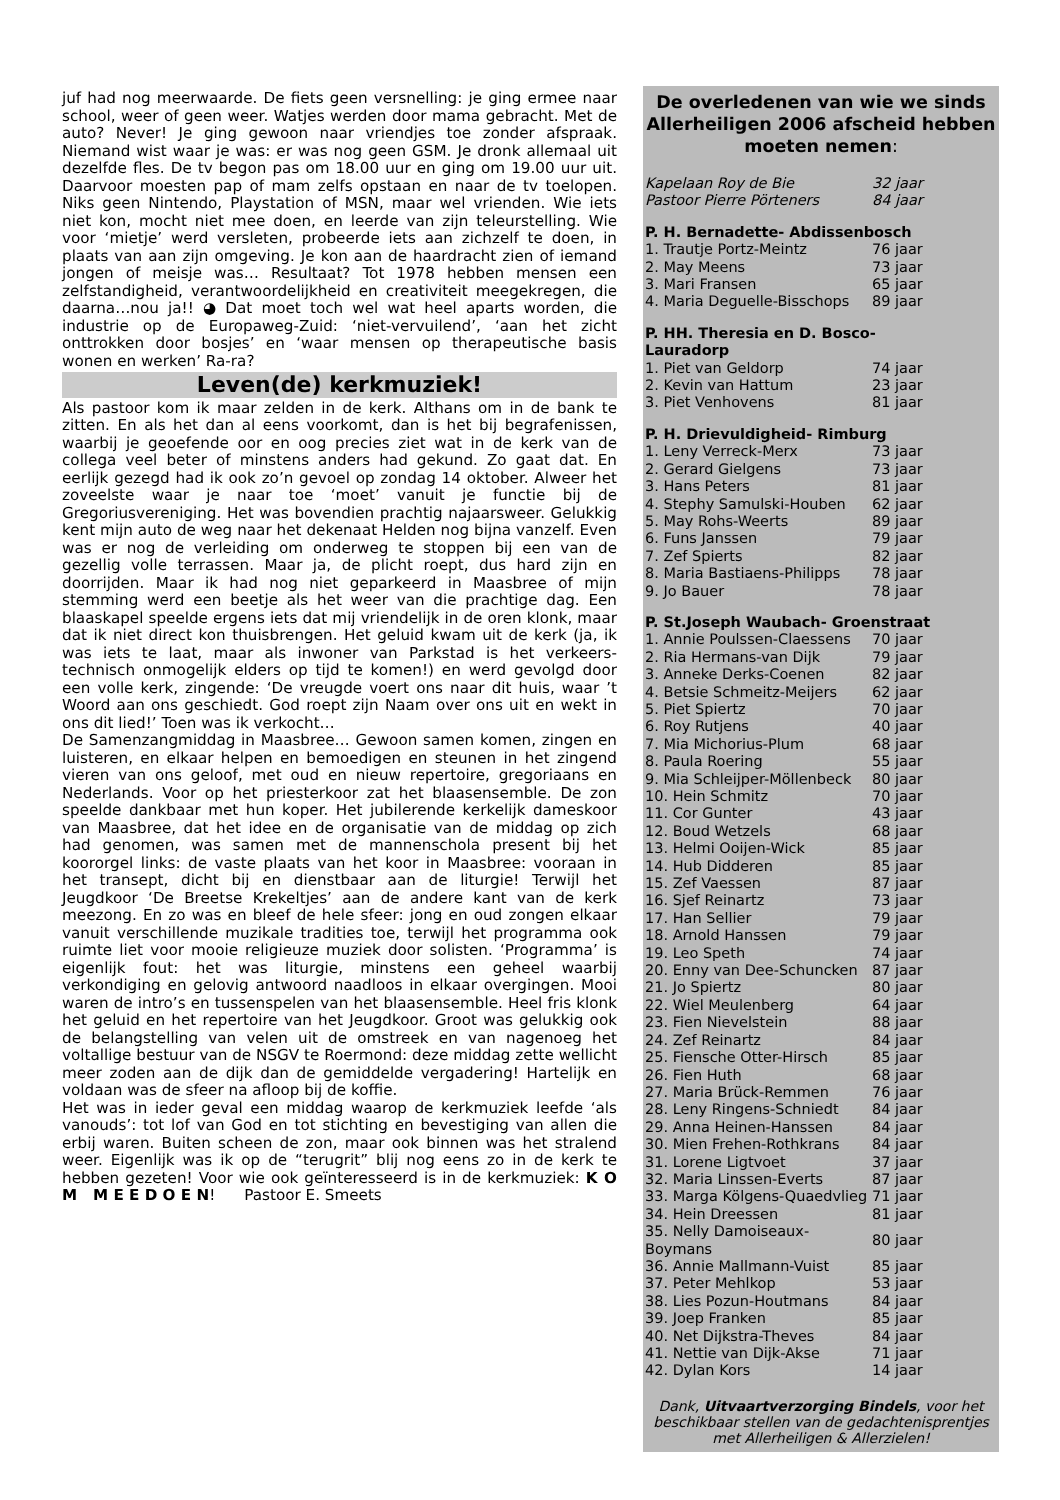juf had nog meerwaarde. De fiets geen versnelling: je ging ermee naar school, weer of geen weer. Watjes werden door mama gebracht. Met de auto? Never! Je ging gewoon naar vriendjes toe zonder afspraak. Niemand wist waar je was: er was nog geen GSM. Je dronk allemaal uit dezelfde fles. De tv begon pas om 18.00 uur en ging om 19.00 uur uit. Daarvoor moesten pap of mam zelfs opstaan en naar de tv toelopen. Niks geen Nintendo, Playstation of MSN, maar wel vrienden. Wie iets niet kon, mocht niet mee doen, en leerde van zijn teleurstelling. Wie voor ‘mietje’ werd versleten, probeerde iets aan zichzelf te doen, in plaats van aan zijn omgeving. Je kon aan de haardracht zien of iemand jongen of meisje was… Resultaat? Tot 1978 hebben mensen een zelfstandigheid, verantwoordelijkheid en creativiteit meegekregen, die daarna…nou ja!! ◕ Dat moet toch wel wat heel aparts worden, die industrie op de Europaweg-Zuid: ‘niet-vervuilend’, ‘aan het zicht onttrokken door bosjes’ en ‘waar mensen op therapeutische basis wonen en werken’ Ra-ra?
Leven(de) kerkmuziek!
Als pastoor kom ik maar zelden in de kerk. Althans om in de bank te zitten. En als het dan al eens voorkomt, dan is het bij begrafenissen, waarbij je geoefende oor en oog precies ziet wat in de kerk van de collega veel beter of minstens anders had gekund. Zo gaat dat. En eerlijk gezegd had ik ook zo’n gevoel op zondag 14 oktober. Alweer het zoveelste waar je naar toe ‘moet’ vanuit je functie bij de Gregoriusvereniging. Het was bovendien prachtig najaarsweer. Gelukkig kent mijn auto de weg naar het dekenaat Helden nog bijna vanzelf. Even was er nog de verleiding om onderweg te stoppen bij een van de gezellig volle terrassen. Maar ja, de plicht roept, dus hard zijn en doorrijden. Maar ik had nog niet geparkeerd in Maasbree of mijn stemming werd een beetje als het weer van die prachtige dag. Een blaaskapel speelde ergens iets dat mij vriendelijk in de oren klonk, maar dat ik niet direct kon thuisbrengen. Het geluid kwam uit de kerk (ja, ik was iets te laat, maar als inwoner van Parkstad is het verkeers-technisch onmogelijk elders op tijd te komen!) en werd gevolgd door een volle kerk, zingende: ‘De vreugde voert ons naar dit huis, waar ’t Woord aan ons geschiedt. God roept zijn Naam over ons uit en wekt in ons dit lied!’ Toen was ik verkocht…
De Samenzangmiddag in Maasbree… Gewoon samen komen, zingen en luisteren, en elkaar helpen en bemoedigen en steunen in het zingend vieren van ons geloof, met oud en nieuw repertoire, gregoriaans en Nederlands. Voor op het priesterkoor zat het blaasensemble. De zon speelde dankbaar met hun koper. Het jubilerende kerkelijk dameskoor van Maasbree, dat het idee en de organisatie van de middag op zich had genomen, was samen met de mannenschola present bij het koororgel links: de vaste plaats van het koor in Maasbree: vooraan in het transept, dicht bij en dienstbaar aan de liturgie! Terwijl het Jeugdkoor ‘De Breetse Krekeltjes’ aan de andere kant van de kerk meezong. En zo was en bleef de hele sfeer: jong en oud zongen elkaar vanuit verschillende muzikale tradities toe, terwijl het programma ook ruimte liet voor mooie religieuze muziek door solisten. ‘Programma’ is eigenlijk fout: het was liturgie, minstens een geheel waarbij verkondiging en gelovig antwoord naadloos in elkaar overgingen. Mooi waren de intro’s en tussenspelen van het blaasensemble. Heel fris klonk het geluid en het repertoire van het Jeugdkoor. Groot was gelukkig ook de belangstelling van velen uit de omstreek en van nagenoeg het voltallige bestuur van de NSGV te Roermond: deze middag zette wellicht meer zoden aan de dijk dan de gemiddelde vergadering! Hartelijk en voldaan was de sfeer na afloop bij de koffie.
Het was in ieder geval een middag waarop de kerkmuziek leefde ‘als vanouds’: tot lof van God en tot stichting en bevestiging van allen die erbij waren. Buiten scheen de zon, maar ook binnen was het stralend weer. Eigenlijk was ik op de “terugrit” blij nog eens zo in de kerk te hebben gezeten! Voor wie ook geïnteresseerd is in de kerkmuziek: K O M M E E D O E N! Pastoor E. Smeets
De overledenen van wie we sinds Allerheiligen 2006 afscheid hebben moeten nemen:
| Kapelaan Roy de Bie | 32 jaar |
| Pastoor Pierre Pörteners | 84 jaar |
| P. H. Bernadette- Abdissenbosch | |
| 1. Trautje Portz-Meintz | 76 jaar |
| 2. May Meens | 73 jaar |
| 3. Mari Fransen | 65 jaar |
| 4. Maria Deguelle-Bisschops | 89 jaar |
| P. HH. Theresia en D. Bosco- Lauradorp | |
| 1. Piet van Geldorp | 74 jaar |
| 2. Kevin van Hattum | 23 jaar |
| 3. Piet Venhovens | 81 jaar |
| P. H. Drievuldigheid- Rimburg | |
| 1. Leny Verreck-Merx | 73 jaar |
| 2. Gerard Gielgens | 73 jaar |
| 3. Hans Peters | 81 jaar |
| 4. Stephy Samulski-Houben | 62 jaar |
| 5. May Rohs-Weerts | 89 jaar |
| 6. Funs Janssen | 79 jaar |
| 7. Zef Spierts | 82 jaar |
| 8. Maria Bastiaens-Philipps | 78 jaar |
| 9. Jo Bauer | 78 jaar |
| P. St.Joseph Waubach- Groenstraat | |
| 1. Annie Poulssen-Claessens | 70 jaar |
| 2. Ria Hermans-van Dijk | 79 jaar |
| 3. Anneke Derks-Coenen | 82 jaar |
| 4. Betsie Schmeitz-Meijers | 62 jaar |
| 5. Piet Spiertz | 70 jaar |
| 6. Roy Rutjens | 40 jaar |
| 7. Mia Michorius-Plum | 68 jaar |
| 8. Paula Roering | 55 jaar |
| 9. Mia Schleijper-Möllenbeck | 80 jaar |
| 10. Hein Schmitz | 70 jaar |
| 11. Cor Gunter | 43 jaar |
| 12. Boud Wetzels | 68 jaar |
| 13. Helmi Ooijen-Wick | 85 jaar |
| 14. Hub Didderen | 85 jaar |
| 15. Zef Vaessen | 87 jaar |
| 16. Sjef Reinartz | 73 jaar |
| 17. Han Sellier | 79 jaar |
| 18. Arnold Hanssen | 79 jaar |
| 19. Leo Speth | 74 jaar |
| 20. Enny van Dee-Schuncken | 87 jaar |
| 21. Jo Spiertz | 80 jaar |
| 22. Wiel Meulenberg | 64 jaar |
| 23. Fien Nievelstein | 88 jaar |
| 24. Zef Reinartz | 84 jaar |
| 25. Fiensche Otter-Hirsch | 85 jaar |
| 26. Fien Huth | 68 jaar |
| 27. Maria Brück-Remmen | 76 jaar |
| 28. Leny Ringens-Schniedt | 84 jaar |
| 29. Anna Heinen-Hanssen | 84 jaar |
| 30. Mien Frehen-Rothkrans | 84 jaar |
| 31. Lorene Ligtvoet | 37 jaar |
| 32. Maria Linssen-Everts | 87 jaar |
| 33. Marga Kölgens-Quaedvlieg | 71 jaar |
| 34. Hein Dreessen | 81 jaar |
| 35. Nelly Damoiseaux-Boymans | 80 jaar |
| 36. Annie Mallmann-Vuist | 85 jaar |
| 37. Peter Mehlkop | 53 jaar |
| 38. Lies Pozun-Houtmans | 84 jaar |
| 39. Joep Franken | 85 jaar |
| 40. Net Dijkstra-Theves | 84 jaar |
| 41. Nettie van Dijk-Akse | 71 jaar |
| 42. Dylan Kors | 14 jaar |
Dank, Uitvaartverzorging Bindels, voor het beschikbaar stellen van de gedachtenisprentjes met Allerheiligen & Allerzielen!